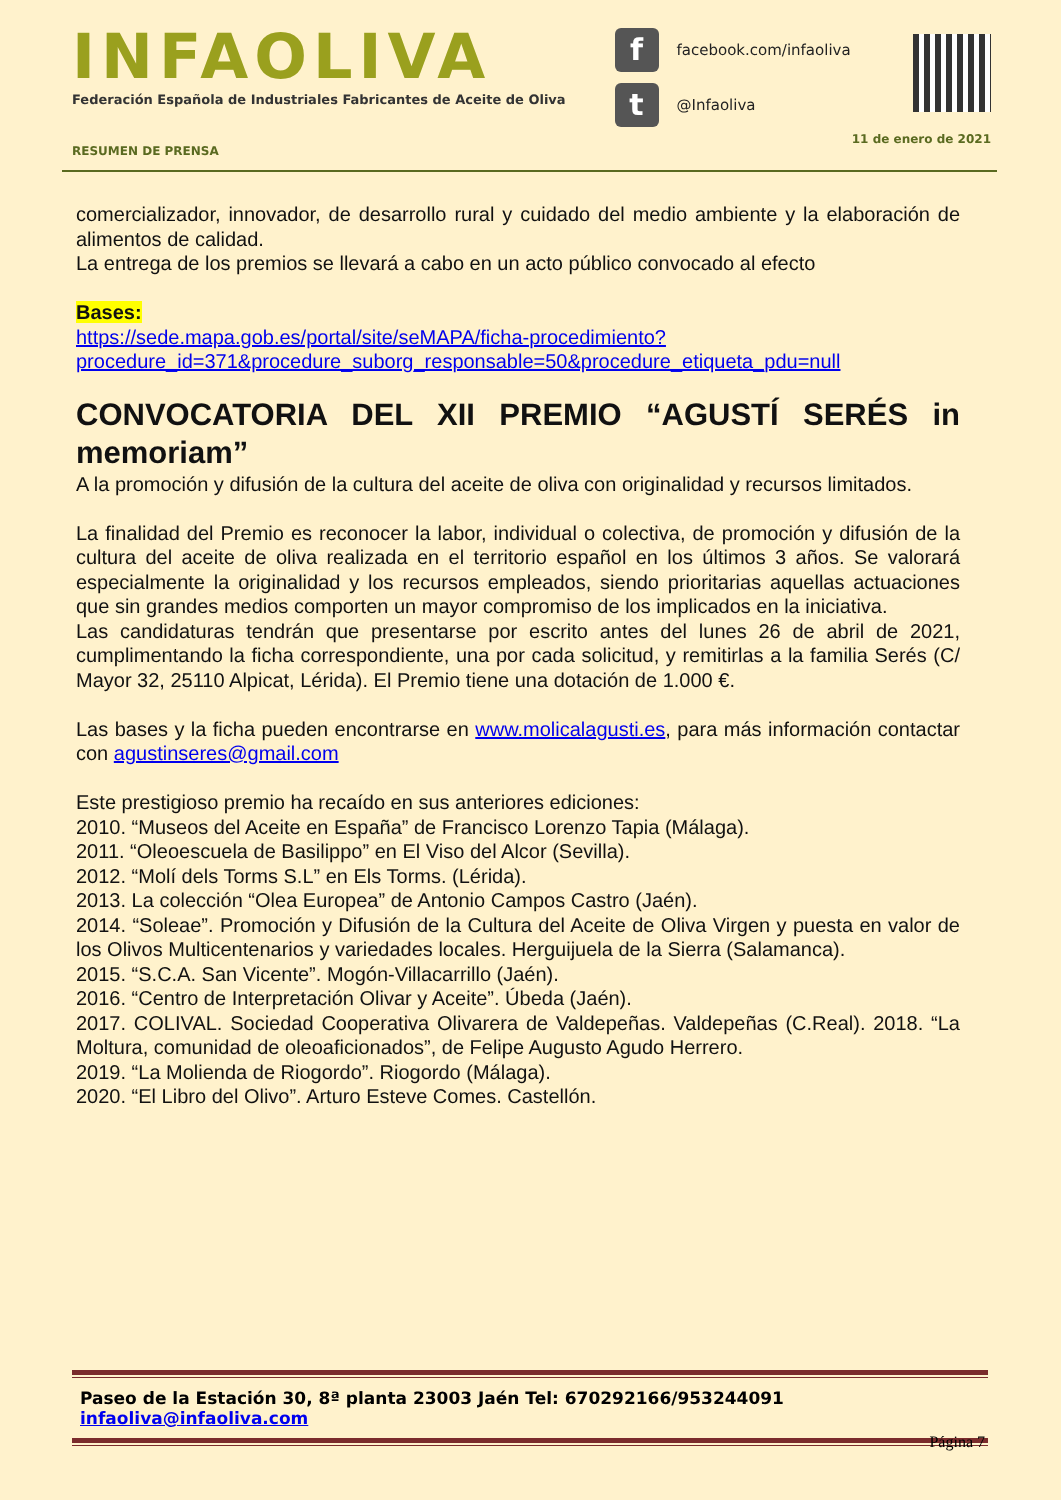INFAOLIVA
Federación Española de Industriales Fabricantes de Aceite de Oliva
ffacebook.com/infaoliva
t @Infaoliva
RESUMEN DE PRENSA 11 de enero de 2021
comercializador, innovador, de desarrollo rural y cuidado del medio ambiente y la elaboración de alimentos de calidad.
La entrega de los premios se llevará a cabo en un acto público convocado al efecto
Bases:
https://sede.mapa.gob.es/portal/site/seMAPA/ficha-procedimiento?procedure_id=371&procedure_suborg_responsable=50&procedure_etiqueta_pdu=null
CONVOCATORIA DEL XII PREMIO “AGUSTÍ SERÉS in memoriam”
A la promoción y difusión de la cultura del aceite de oliva con originalidad y recursos limitados.
La finalidad del Premio es reconocer la labor, individual o colectiva, de promoción y difusión de la cultura del aceite de oliva realizada en el territorio español en los últimos 3 años. Se valorará especialmente la originalidad y los recursos empleados, siendo prioritarias aquellas actuaciones que sin grandes medios comporten un mayor compromiso de los implicados en la iniciativa.
Las candidaturas tendrán que presentarse por escrito antes del lunes 26 de abril de 2021, cumplimentando la ficha correspondiente, una por cada solicitud, y remitirlas a la familia Serés (C/ Mayor 32, 25110 Alpicat, Lérida). El Premio tiene una dotación de 1.000 €.
Las bases y la ficha pueden encontrarse en www.molicalagusti.es, para más información contactar con agustinseres@gmail.com
Este prestigioso premio ha recaído en sus anteriores ediciones:
2010. “Museos del Aceite en España” de Francisco Lorenzo Tapia (Málaga).
2011. “Oleoescuela de Basilippo” en El Viso del Alcor (Sevilla).
2012. “Molí dels Torms S.L” en Els Torms. (Lérida).
2013. La colección “Olea Europea” de Antonio Campos Castro (Jaén).
2014. “Soleae”. Promoción y Difusión de la Cultura del Aceite de Oliva Virgen y puesta en valor de los Olivos Multicentenarios y variedades locales. Herguijuela de la Sierra (Salamanca).
2015. “S.C.A. San Vicente”. Mogón-Villacarrillo (Jaén).
2016. “Centro de Interpretación Olivar y Aceite”. Úbeda (Jaén).
2017. COLIVAL. Sociedad Cooperativa Olivarera de Valdepeñas. Valdepeñas (C.Real). 2018. “La Moltura, comunidad de oleoaficionados”, de Felipe Augusto Agudo Herrero.
2019. “La Molienda de Riogordo”. Riogordo (Málaga).
2020. “El Libro del Olivo”. Arturo Esteve Comes. Castellón.
Paseo de la Estación 30, 8ª planta 23003 Jaén Tel: 670292166/953244091 infaoliva@infaoliva.com
Página 7